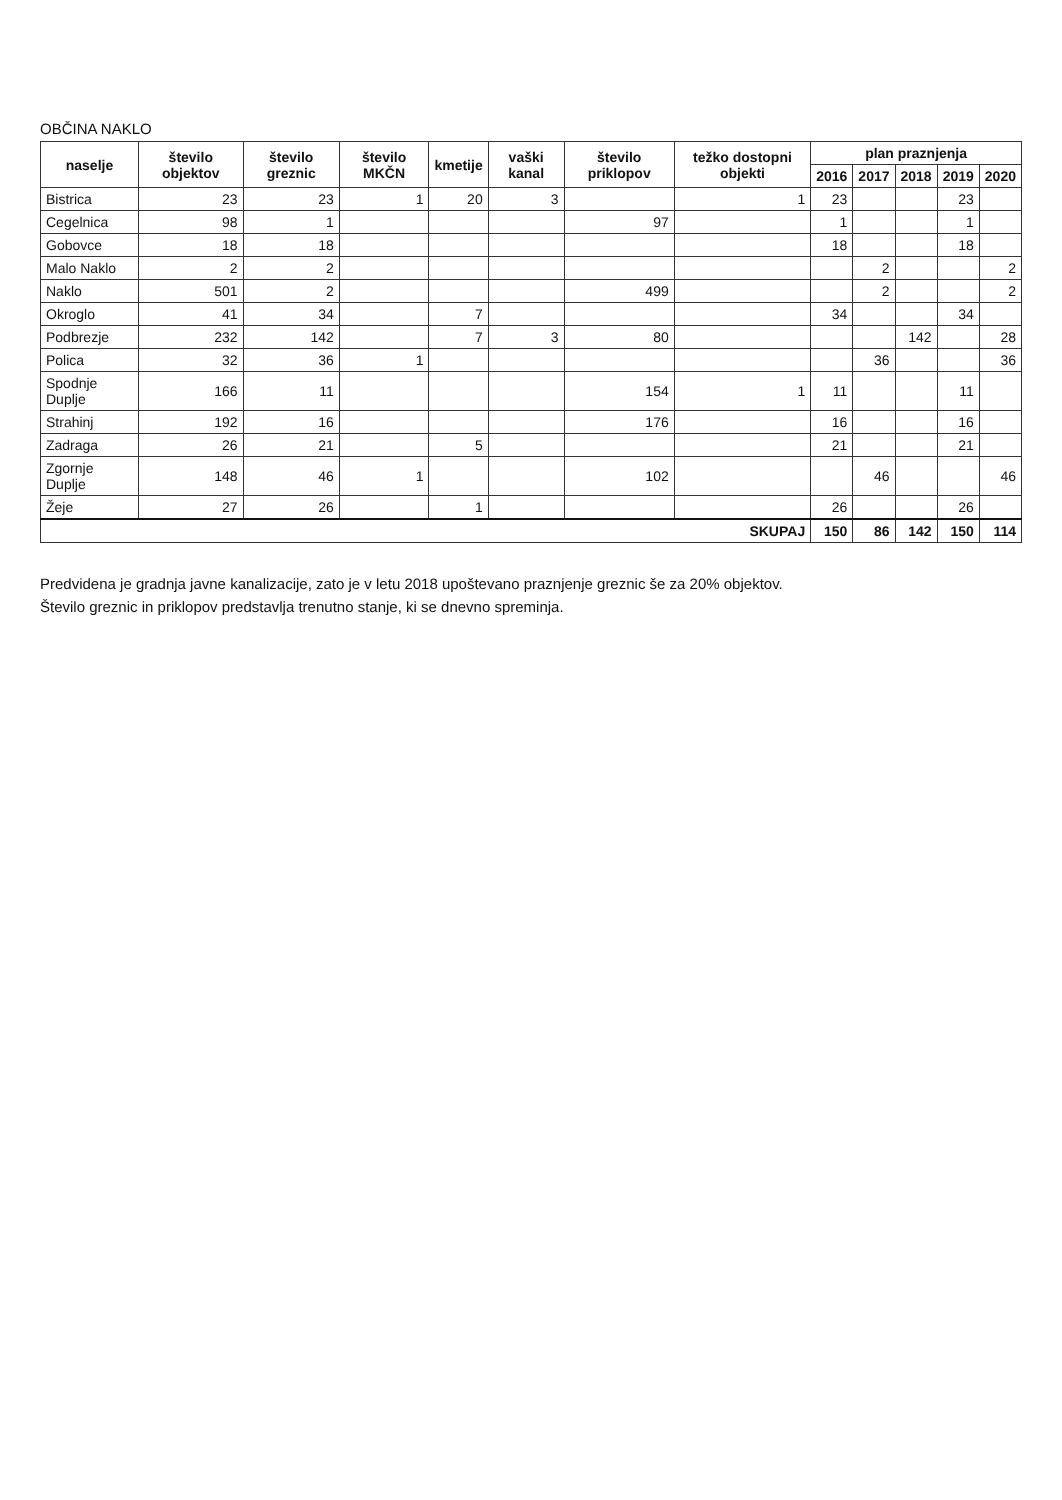OBČINA NAKLO
| naselje | število objektov | število greznic | število MKČN | kmetije | vaški kanal | število priklopov | težko dostopni objekti | plan praznjenja | | | | |
| --- | --- | --- | --- | --- | --- | --- | --- | --- | --- | --- | --- | --- |
| | | | | | | | | 2016 | 2017 | 2018 | 2019 | 2020 |
| Bistrica | 23 | 23 | 1 | 20 | 3 | | 1 | 23 | | | 23 | |
| Cegelnica | 98 | 1 | | | | 97 | | 1 | | | 1 | |
| Gobovce | 18 | 18 | | | | | | 18 | | | 18 | |
| Malo Naklo | 2 | 2 | | | | | | | 2 | | | 2 |
| Naklo | 501 | 2 | | | | 499 | | | 2 | | | 2 |
| Okroglo | 41 | 34 | | 7 | | | | 34 | | | 34 | |
| Podbrezje | 232 | 142 | | 7 | 3 | 80 | | | | 142 | | 28 |
| Polica | 32 | 36 | 1 | | | | | | 36 | | | 36 |
| Spodnje Duplje | 166 | 11 | | | | 154 | 1 | 11 | | | 11 | |
| Strahinj | 192 | 16 | | | | 176 | | 16 | | | 16 | |
| Zadraga | 26 | 21 | | 5 | | | | 21 | | | 21 | |
| Zgornje Duplje | 148 | 46 | 1 | | | 102 | | | 46 | | | 46 |
| Žeje | 27 | 26 | | 1 | | | | 26 | | | 26 | |
| SKUPAJ | | | | | | | | 150 | 86 | 142 | 150 | 114 |
Predvidena je gradnja javne kanalizacije, zato je v letu 2018 upoštevano praznjenje greznic še za 20% objektov.
Število greznic in priklopov predstavlja trenutno stanje, ki se dnevno spreminja.